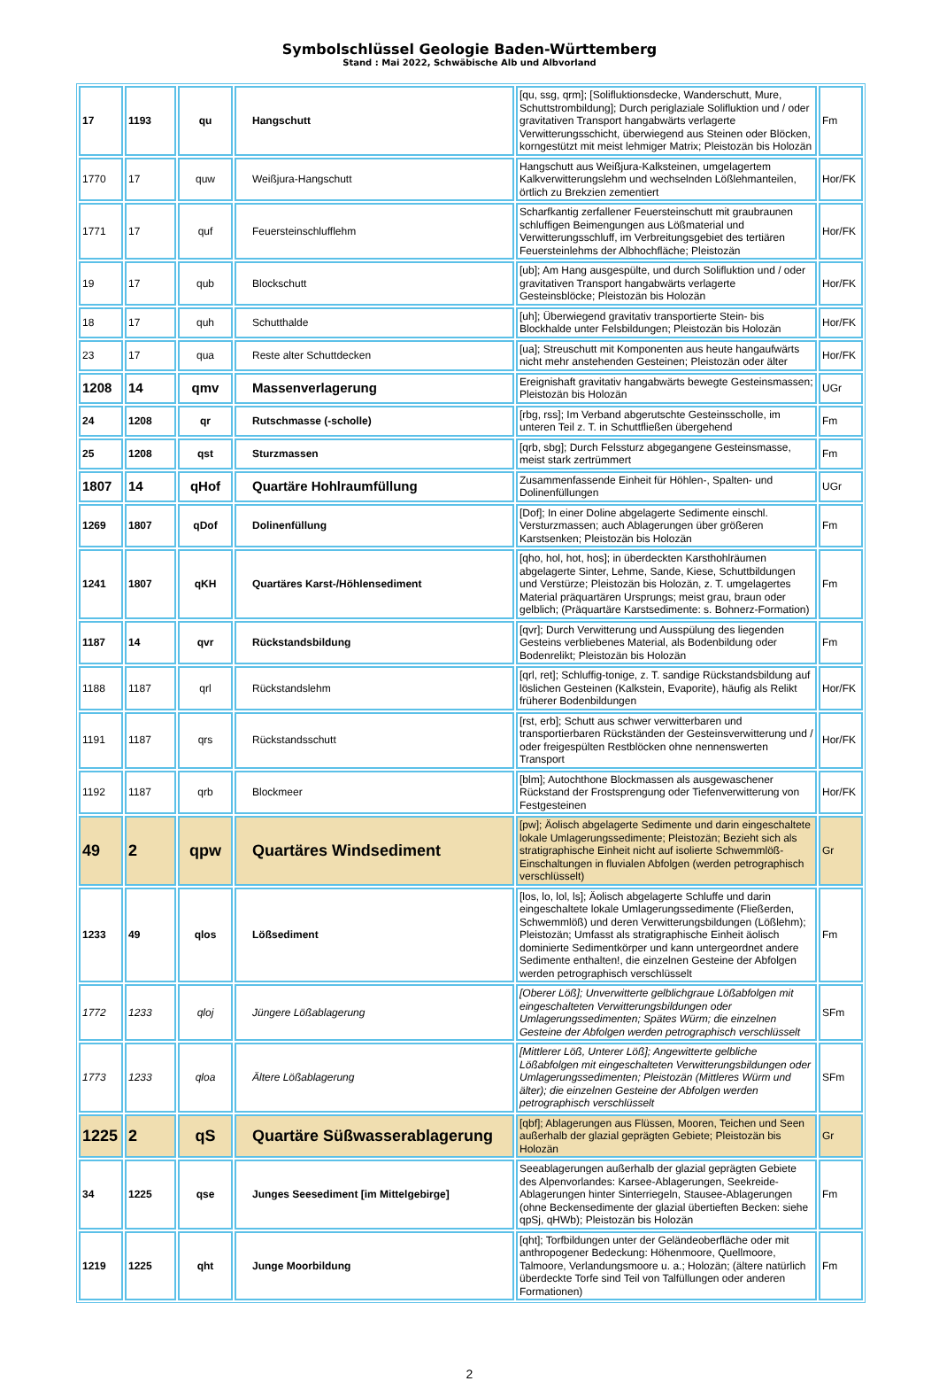Symbolschlüssel Geologie Baden-Württemberg
Stand : Mai 2022, Schwäbische Alb und Albvorland
| 17 | 1193 | qu | Hangschutt | [qu, ssg, qrm]; [Solifluktionsdecke, Wanderschutt, Mure, Schuttstrombildung]; Durch periglaziale Solifluktion und / oder gravitativen Transport hangabwärts verlagerte Verwitterungsschicht, überwiegend aus Steinen oder Blöcken, korngestützt mit meist lehmiger Matrix; Pleistozän bis Holozän | Fm |
| 1770 | 17 | quw | Weißjura-Hangschutt | Hangschutt aus Weißjura-Kalksteinen, umgelagertem Kalkverwitterungslehm und wechselnden Lößlehmanteilen, örtlich zu Brekzien zementiert | Hor/FK |
| 1771 | 17 | quf | Feuersteinschlufflehm | Scharfkantig zerfallener Feuersteinschutt mit graubraunen schluffigen Beimengungen aus Lößmaterial und Verwitterungsschluff, im Verbreitungsgebiet des tertiären Feuersteinlehms der Albhochfläche; Pleistozän | Hor/FK |
| 19 | 17 | qub | Blockschutt | [ub]; Am Hang ausgespülte, und durch Solifluktion und / oder gravitativen Transport hangabwärts verlagerte Gesteinsblöcke; Pleistozän bis Holozän | Hor/FK |
| 18 | 17 | quh | Schutthalde | [uh]; Überwiegend gravitativ transportierte Stein- bis Blockhalde unter Felsbildungen; Pleistozän bis Holozän | Hor/FK |
| 23 | 17 | qua | Reste alter Schuttdecken | [ua]; Streuschutt mit Komponenten aus heute hangaufwärts nicht mehr anstehenden Gesteinen; Pleistozän oder älter | Hor/FK |
| 1208 | 14 | qmv | Massenverlagerung | Ereignishaft gravitativ hangabwärts bewegte Gesteinsmassen; Pleistozän bis Holozän | UGr |
| 24 | 1208 | qr | Rutschmasse (-scholle) | [rbg, rss]; Im Verband abgerutschte Gesteinsscholle, im unteren Teil z. T. in Schuttfließen übergehend | Fm |
| 25 | 1208 | qst | Sturzmassen | [qrb, sbg]; Durch Felssturz abgegangene Gesteinsmasse, meist stark zertrümmert | Fm |
| 1807 | 14 | qHof | Quartäre Hohlraumfüllung | Zusammenfassende Einheit für Höhlen-, Spalten- und Dolinenfüllungen | UGr |
| 1269 | 1807 | qDof | Dolinenfüllung | [Dof]; In einer Doline abgelagerte Sedimente einschl. Versturzmassen; auch Ablagerungen über größeren Karstsenken; Pleistozän bis Holozän | Fm |
| 1241 | 1807 | qKH | Quartäres Karst-/Höhlensediment | [qho, hol, hot, hos]; in überdeckten Karsthohlräumen abgelagerte Sinter, Lehme, Sande, Kiese, Schuttbildungen und Verstürze; Pleistozän bis Holozän, z. T. umgelagertes Material präquartären Ursprungs; meist grau, braun oder gelblich; (Präquartäre Karstsedimente: s. Bohnerz-Formation) | Fm |
| 1187 | 14 | qvr | Rückstandsbildung | [qvr]; Durch Verwitterung und Ausspülung des liegenden Gesteins verbliebenes Material, als Bodenbildung oder Bodenrelikt; Pleistozän bis Holozän | Fm |
| 1188 | 1187 | qrl | Rückstandslehm | [qrl, ret]; Schluffig-tonige, z. T. sandige Rückstandsbildung auf löslichen Gesteinen (Kalkstein, Evaporite), häufig als Relikt früherer Bodenbildungen | Hor/FK |
| 1191 | 1187 | qrs | Rückstandsschutt | [rst, erb]; Schutt aus schwer verwitterbaren und transportierbaren Rückständen der Gesteinsverwitterung und / oder freigespülten Restblöcken ohne nennenswerten Transport | Hor/FK |
| 1192 | 1187 | qrb | Blockmeer | [blm]; Autochthone Blockmassen als ausgewaschener Rückstand der Frostsprengung oder Tiefenverwitterung von Festgesteinen | Hor/FK |
| 49 | 2 | qpw | Quartäres Windsediment | [pw]; Äolisch abgelagerte Sedimente und darin eingeschaltete lokale Umlagerungssedimente; Pleistozän; Bezieht sich als stratigraphische Einheit nicht auf isolierte Schwemmlöß-Einschaltungen in fluvialen Abfolgen (werden petrographisch verschlüsselt) | Gr |
| 1233 | 49 | qlos | Lößsediment | [los, lo, lol, ls]; Äolisch abgelagerte Schluffe und darin eingeschaltete lokale Umlagerungssedimente (Fließerden, Schwemmlöß) und deren Verwitterungsbildungen (Lößlehm); Pleistozän; Umfasst als stratigraphische Einheit äolisch dominierte Sedimentkörper und kann untergeordnet andere Sedimente enthalten!, die einzelnen Gesteine der Abfolgen werden petrographisch verschlüsselt | Fm |
| 1772 | 1233 | qloj | Jüngere Lößablagerung | [Oberer Löß]; Unverwitterte gelblichgraue Lößabfolgen mit eingeschalteten Verwitterungsbildungen oder Umlagerungssedimenten; Spätes Würm; die einzelnen Gesteine der Abfolgen werden petrographisch verschlüsselt | SFm |
| 1773 | 1233 | qloa | Ältere Lößablagerung | [Mittlerer Löß, Unterer Löß]; Angewitterte gelbliche Lößabfolgen mit eingeschalteten Verwitterungsbildungen oder Umlagerungssedimenten; Pleistozän (Mittleres Würm und älter); die einzelnen Gesteine der Abfolgen werden petrographisch verschlüsselt | SFm |
| 1225 | 2 | qS | Quartäre Süßwasserablagerung | [qbf]; Ablagerungen aus Flüssen, Mooren, Teichen und Seen außerhalb der glazial geprägten Gebiete; Pleistozän bis Holozän | Gr |
| 34 | 1225 | qse | Junges Seesediment [im Mittelgebirge] | Seeablagerungen außerhalb der glazial geprägten Gebiete des Alpenvorlandes: Karsee-Ablagerungen, Seekreide-Ablagerungen hinter Sinterriegeln, Stausee-Ablagerungen (ohne Beckensedimente der glazial übertieften Becken: siehe qpSj, qHWb); Pleistozän bis Holozän | Fm |
| 1219 | 1225 | qht | Junge Moorbildung | [qht]; Torfbildungen unter der Geländeoberfläche oder mit anthropogener Bedeckung: Höhenmoore, Quellmoore, Talmoore, Verlandungsmoore u. a.; Holozän; (ältere natürlich überdeckte Torfe sind Teil von Talfüllungen oder anderen Formationen) | Fm |
2